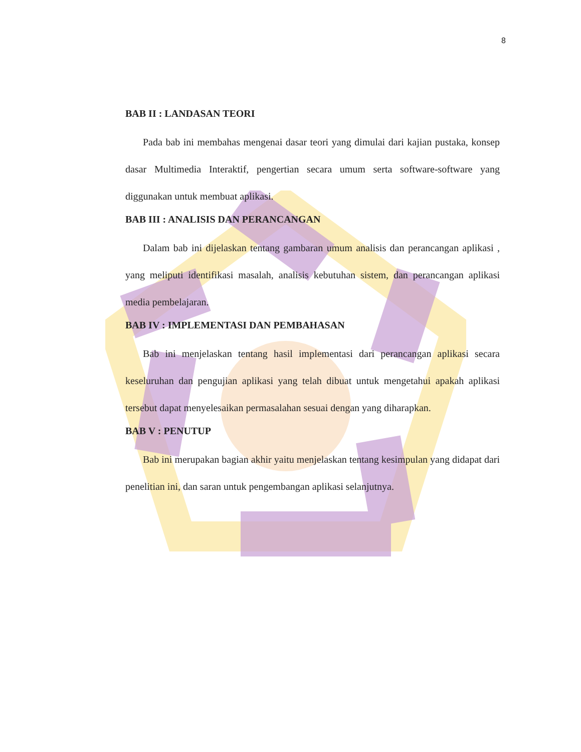8
BAB II : LANDASAN TEORI
Pada bab ini membahas mengenai dasar teori yang dimulai dari kajian pustaka, konsep dasar Multimedia Interaktif, pengertian secara umum serta software-software yang diggunakan untuk membuat aplikasi.
BAB III : ANALISIS DAN PERANCANGAN
Dalam bab ini dijelaskan tentang gambaran umum analisis dan perancangan aplikasi , yang meliputi identifikasi masalah, analisis kebutuhan sistem, dan perancangan aplikasi media pembelajaran.
BAB IV : IMPLEMENTASI DAN PEMBAHASAN
Bab ini menjelaskan tentang hasil implementasi dari perancangan aplikasi secara keseluruhan dan pengujian aplikasi yang telah dibuat untuk mengetahui apakah aplikasi tersebut dapat menyelesaikan permasalahan sesuai dengan yang diharapkan.
BAB V : PENUTUP
Bab ini merupakan bagian akhir yaitu menjelaskan tentang kesimpulan yang didapat dari penelitian ini, dan saran untuk pengembangan aplikasi selanjutnya.